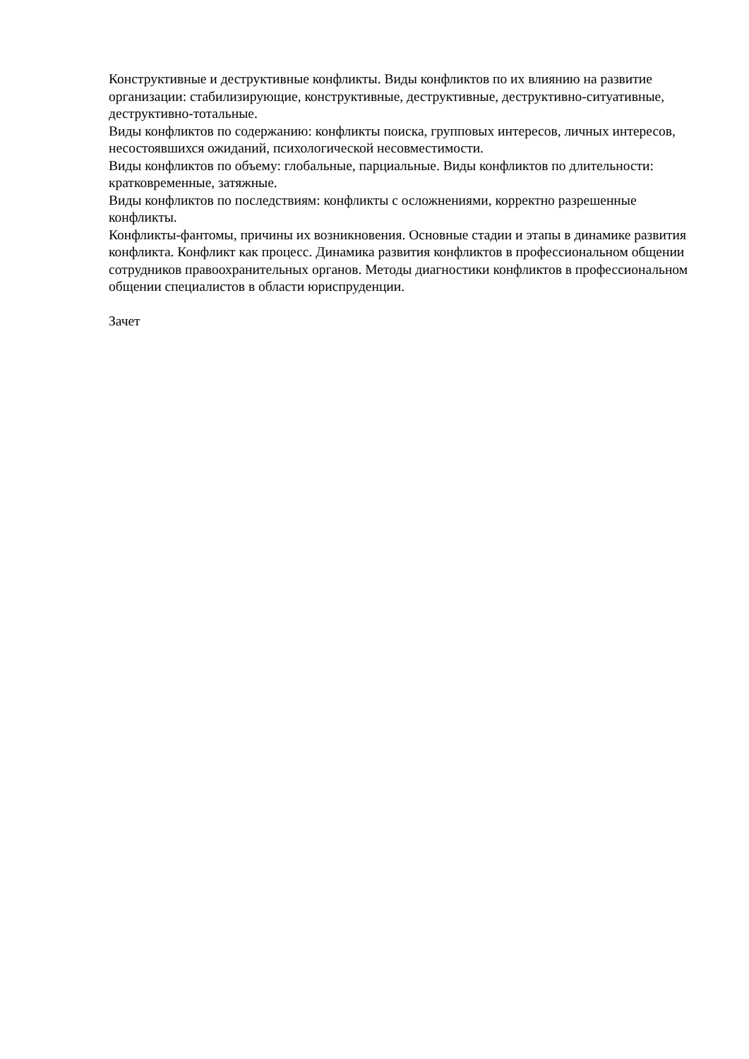Конструктивные и деструктивные конфликты. Виды конфликтов по их влиянию на развитие организации: стабилизирующие, конструктивные, деструктивные, деструктивно-ситуативные, деструктивно-тотальные.
Виды конфликтов по содержанию: конфликты поиска, групповых интересов, личных интересов, несостоявшихся ожиданий, психологической несовместимости.
Виды конфликтов по объему: глобальные, парциальные. Виды конфликтов по длительности: кратковременные, затяжные.
Виды конфликтов по последствиям: конфликты с осложнениями, корректно разрешенные конфликты.
Конфликты-фантомы, причины их возникновения. Основные стадии и этапы в динамике развития конфликта. Конфликт как процесс. Динамика развития конфликтов в профессиональном общении сотрудников правоохранительных органов. Методы диагностики конфликтов в профессиональном общении специалистов в области юриспруденции.
Зачет